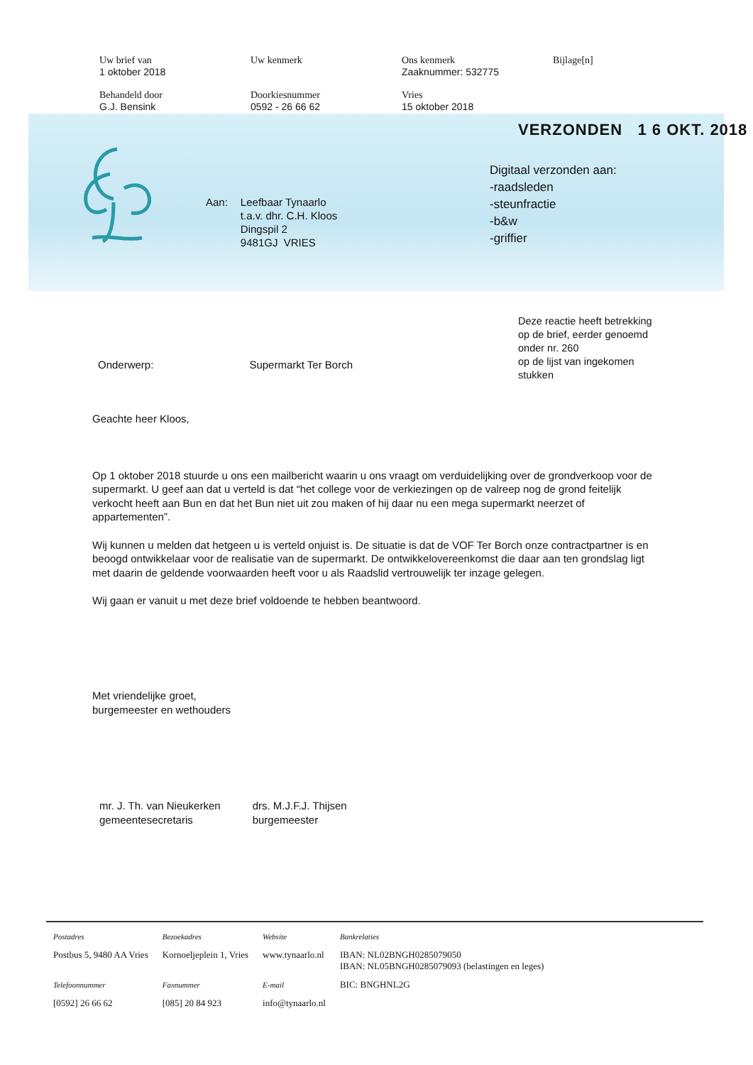| Uw brief van 1 oktober 2018 | Uw kenmerk | Ons kenmerk Zaaknummer: 532775 | Bijlage[n] |
| Behandeld door G.J. Bensink | Doorkiesnummer 0592 - 26 66 62 | Vries 15 oktober 2018 | |
VERZONDEN 1 6 OKT. 2018
Digitaal verzonden aan:
-raadsleden
-steunfractie
-b&w
-griffier
Aan: Leefbaar Tynaarlo
t.a.v. dhr. C.H. Kloos
Dingspil 2
9481GJ VRIES
Deze reactie heeft betrekking
op de brief, eerder genoemd
onder nr. 260
op de lijst van ingekomen
stukken
Onderwerp: Supermarkt Ter Borch
Geachte heer Kloos,
Op 1 oktober 2018 stuurde u ons een mailbericht waarin u ons vraagt om verduidelijking over de grondverkoop voor de supermarkt. U geef aan dat u verteld is dat “het college voor de verkiezingen op de valreep nog de grond feitelijk verkocht heeft aan Bun en dat het Bun niet uit zou maken of hij daar nu een mega supermarkt neerzet of appartementen”.
Wij kunnen u melden dat hetgeen u is verteld onjuist is. De situatie is dat de VOF Ter Borch onze contractpartner is en beoogd ontwikkelaar voor de realisatie van de supermarkt. De ontwikkelovereenkomst die daar aan ten grondslag ligt met daarin de geldende voorwaarden heeft voor u als Raadslid vertrouwelijk ter inzage gelegen.
Wij gaan er vanuit u met deze brief voldoende te hebben beantwoord.
Met vriendelijke groet,
burgemeester en wethouders
mr. J. Th. van Nieukerken
gemeentesecretaris
drs. M.J.F.J. Thijsen
burgemeester
| Postadres | Bezoekadres | Website | Bankrelaties |
| Postbus 5, 9480 AA Vries | Kornoeljeplein 1, Vries | www.tynaarlo.nl | IBAN: NL02BNGH0285079050 IBAN: NL05BNGH0285079093 (belastingen en leges) |
| Telefoonnummer | Faxnummer | E-mail | BIC: BNGHNL2G |
| [0592] 26 66 62 | [085] 20 84 923 | info@tynaarlo.nl | |